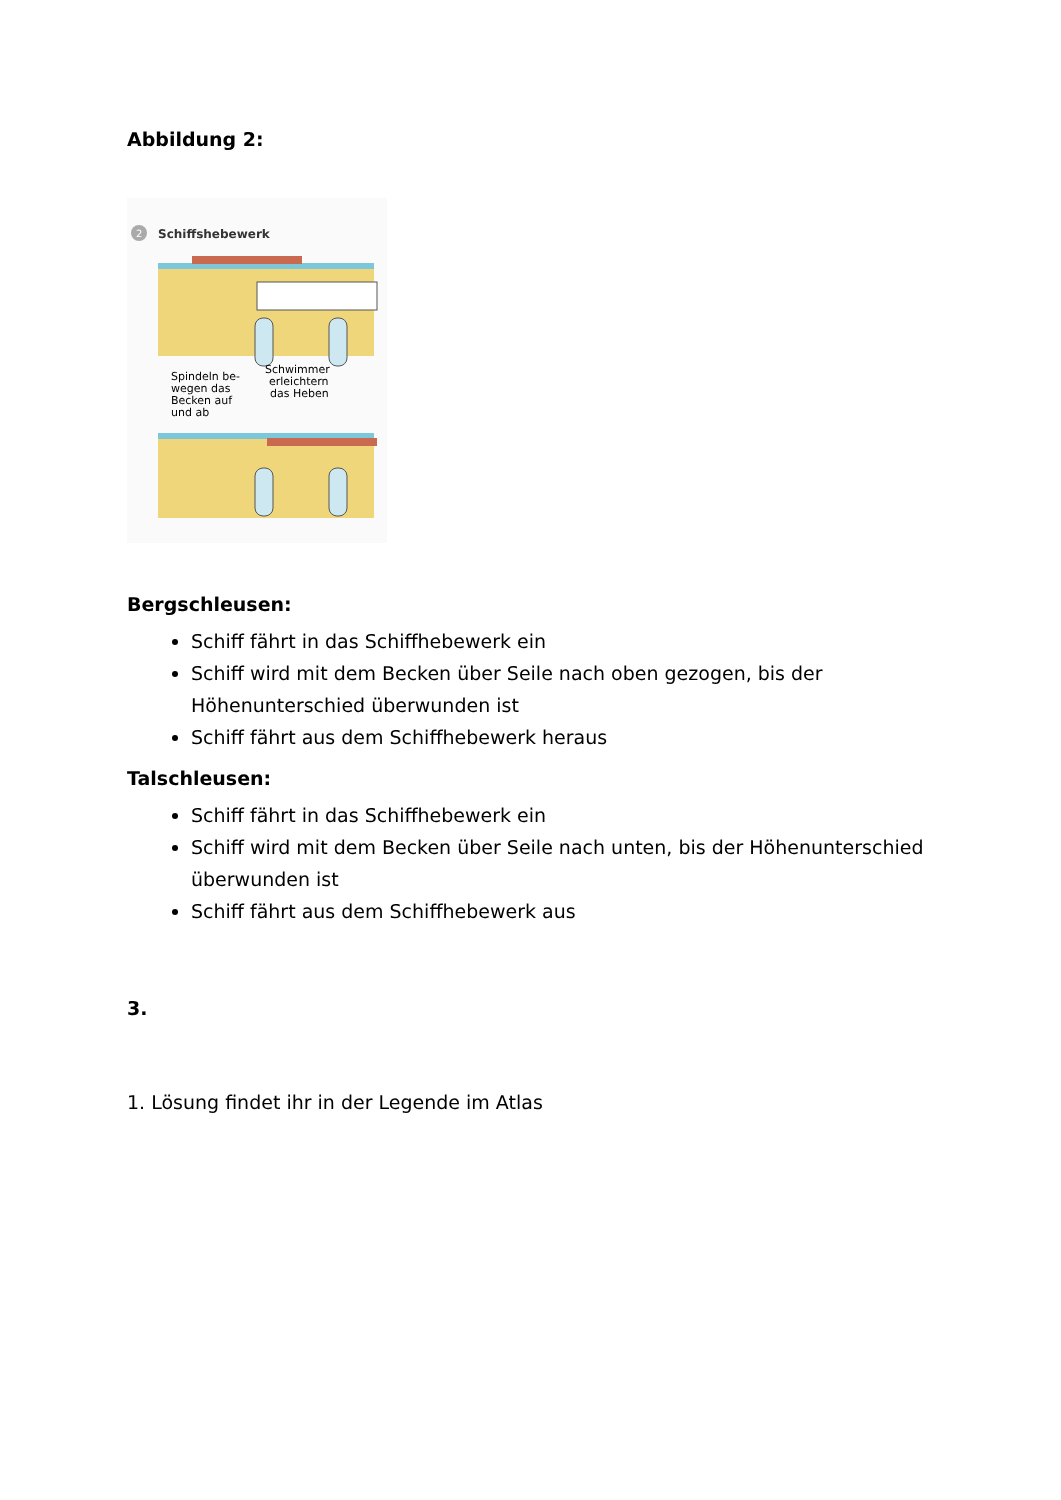Abbildung 2:
2
Schiffshebewerk
Spindeln be-
wegen das
Becken auf
und ab
Schwimmer
erleichtern
das Heben
Bergschleusen:
Schiff fährt in das Schiffhebewerk ein
Schiff wird mit dem Becken über Seile nach oben gezogen, bis der Höhenunterschied überwunden ist
Schiff fährt aus dem Schiffhebewerk heraus
Talschleusen:
Schiff fährt in das Schiffhebewerk ein
Schiff wird mit dem Becken über Seile nach unten, bis der Höhenunterschied überwunden ist
Schiff fährt aus dem Schiffhebewerk aus
3.
1. Lösung findet ihr in der Legende im Atlas